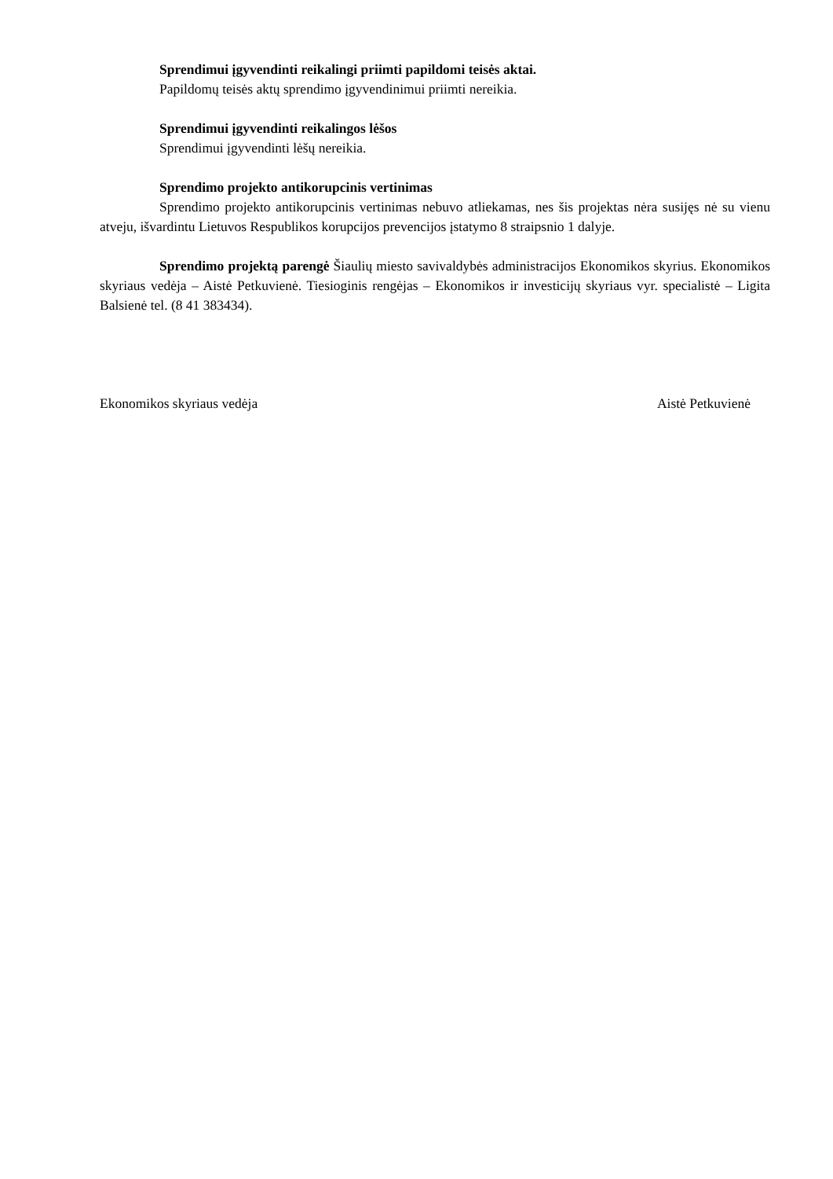Sprendimui įgyvendinti reikalingi priimti papildomi teisės aktai.
Papildomų teisės aktų sprendimo įgyvendinimui priimti nereikia.
Sprendimui įgyvendinti reikalingos lėšos
Sprendimui įgyvendinti lėšų nereikia.
Sprendimo projekto antikorupcinis vertinimas
Sprendimo projekto antikorupcinis vertinimas nebuvo atliekamas, nes šis projektas nėra susijęs nė su vienu atveju, išvardintu Lietuvos Respublikos korupcijos prevencijos įstatymo 8 straipsnio 1 dalyje.
Sprendimo projektą parengė Šiaulių miesto savivaldybės administracijos Ekonomikos skyrius. Ekonomikos skyriaus vedėja – Aistė Petkuvienė. Tiesioginis rengėjas – Ekonomikos ir investicijų skyriaus vyr. specialistė – Ligita Balsienė tel. (8 41 383434).
Ekonomikos skyriaus vedėja Aistė Petkuvienė